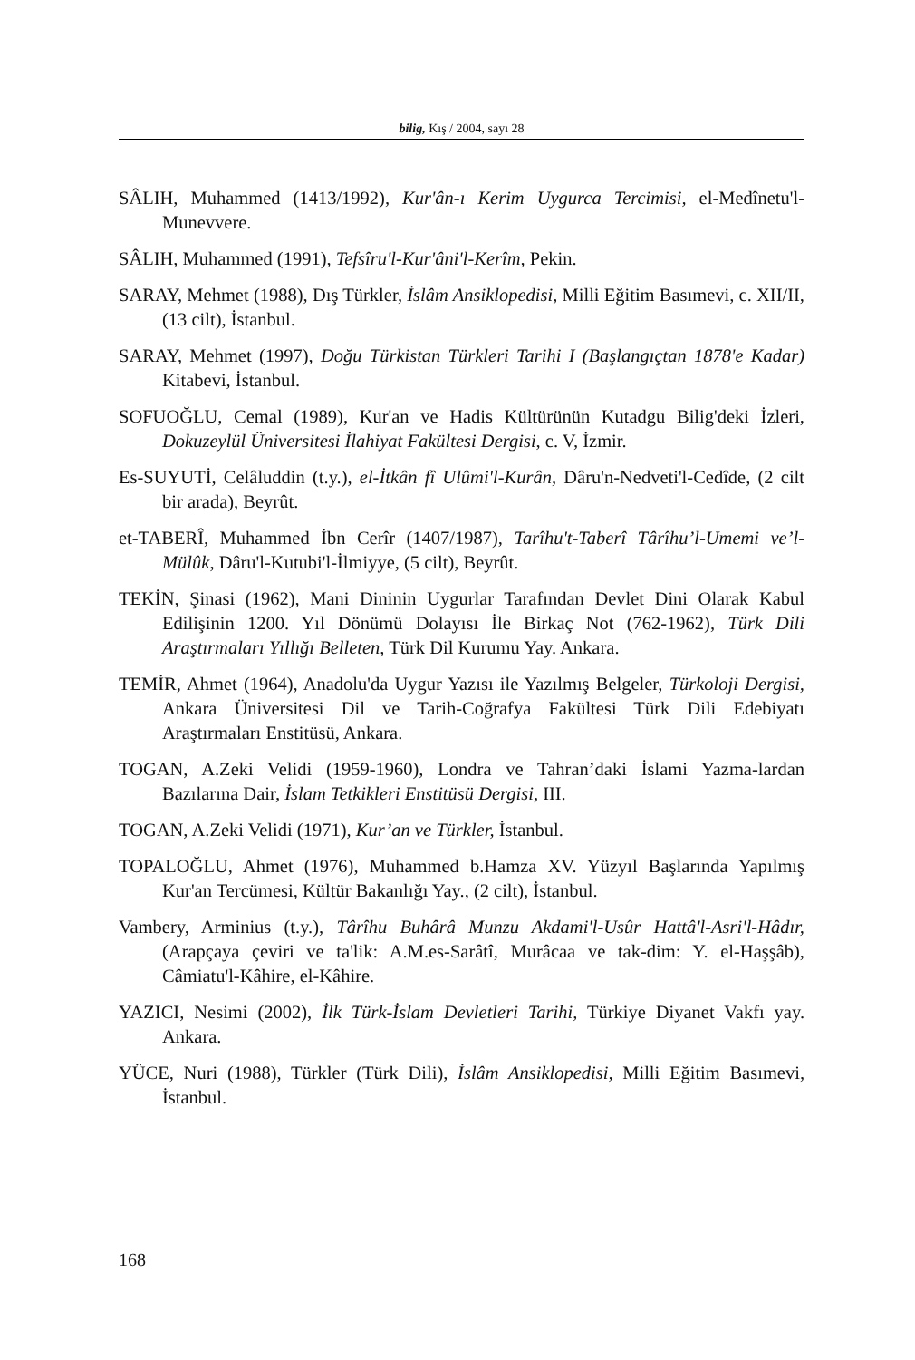bilig, Kış / 2004, sayı 28
SÂLIH, Muhammed (1413/1992), Kur'ân-ı Kerim Uygurca Tercimisi, el-Medînetu'l-Munevvere.
SÂLIH, Muhammed (1991), Tefsîru'l-Kur'âni'l-Kerîm, Pekin.
SARAY, Mehmet (1988), Dış Türkler, İslâm Ansiklopedisi, Milli Eğitim Basımevi, c. XII/II, (13 cilt), İstanbul.
SARAY, Mehmet (1997), Doğu Türkistan Türkleri Tarihi I (Başlangıçtan 1878'e Kadar) Kitabevi, İstanbul.
SOFUOĞLU, Cemal (1989), Kur'an ve Hadis Kültürünün Kutadgu Bilig'deki İzleri, Dokuzeylül Üniversitesi İlahiyat Fakültesi Dergisi, c. V, İzmir.
Es-SUYUTİ, Celâluddin (t.y.), el-İtkân fî Ulûmi'l-Kurân, Dâru'n-Nedveti'l-Cedîde, (2 cilt bir arada), Beyrût.
et-TABERÎ, Muhammed İbn Cerîr (1407/1987), Tarîhu't-Taberî Târîhu’l-Umemi ve’l-Mülûk, Dâru'l-Kutubi'l-İlmiyye, (5 cilt), Beyrût.
TEKİN, Şinasi (1962), Mani Dininin Uygurlar Tarafından Devlet Dini Olarak Kabul Edilişinin 1200. Yıl Dönümü Dolayısı İle Birkaç Not (762-1962), Türk Dili Araştırmaları Yıllığı Belleten, Türk Dil Kurumu Yay. Ankara.
TEMİR, Ahmet (1964), Anadolu'da Uygur Yazısı ile Yazılmış Belgeler, Türkoloji Dergisi, Ankara Üniversitesi Dil ve Tarih-Coğrafya Fakültesi Türk Dili Edebiyatı Araştırmaları Enstitüsü, Ankara.
TOGAN, A.Zeki Velidi (1959-1960), Londra ve Tahran’daki İslami Yazma-lardan Bazılarına Dair, İslam Tetkikleri Enstitüsü Dergisi, III.
TOGAN, A.Zeki Velidi (1971), Kur’an ve Türkler, İstanbul.
TOPALOĞLU, Ahmet (1976), Muhammed b.Hamza XV. Yüzyıl Başlarında Yapılmış Kur'an Tercümesi, Kültür Bakanlığı Yay., (2 cilt), İstanbul.
Vambery, Arminius (t.y.), Târîhu Buhârâ Munzu Akdami'l-Usûr Hattâ'l-Asri'l-Hâdır, (Arapçaya çeviri ve ta'lik: A.M.es-Sarâtî, Murâcaa ve tak-dim: Y. el-Haşşâb), Câmiatu'l-Kâhire, el-Kâhire.
YAZICI, Nesimi (2002), İlk Türk-İslam Devletleri Tarihi, Türkiye Diyanet Vakfı yay. Ankara.
YÜCE, Nuri (1988), Türkler (Türk Dili), İslâm Ansiklopedisi, Milli Eğitim Basımevi, İstanbul.
168